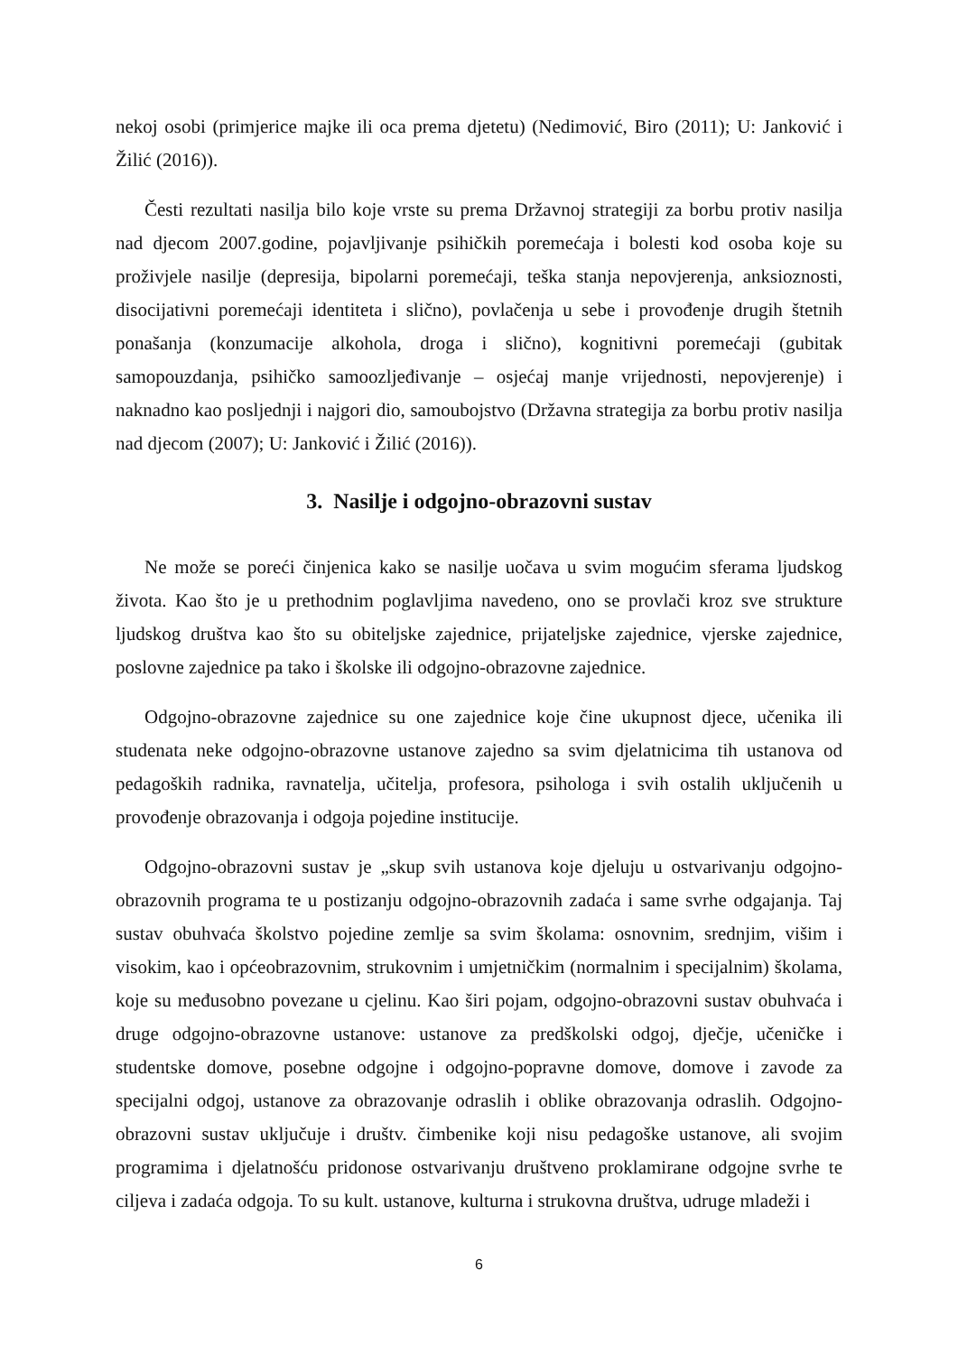nekoj osobi (primjerice majke ili oca prema djetetu) (Nedimović, Biro (2011); U: Janković i Žilić (2016)).
Česti rezultati nasilja bilo koje vrste su prema Državnoj strategiji za borbu protiv nasilja nad djecom 2007.godine, pojavljivanje psihičkih poremećaja i bolesti kod osoba koje su proživjele nasilje (depresija, bipolarni poremećaji, teška stanja nepovjerenja, anksioznosti, disocijativni poremećaji identiteta i slično), povlačenja u sebe i provođenje drugih štetnih ponašanja (konzumacije alkohola, droga i slično), kognitivni poremećaji (gubitak samopouzdanja, psihičko samoozljeđivanje – osjećaj manje vrijednosti, nepovjerenje) i naknadno kao posljednji i najgori dio, samoubojstvo (Državna strategija za borbu protiv nasilja nad djecom (2007); U: Janković i Žilić (2016)).
3. Nasilje i odgojno-obrazovni sustav
Ne može se poreći činjenica kako se nasilje uočava u svim mogućim sferama ljudskog života. Kao što je u prethodnim poglavljima navedeno, ono se provlači kroz sve strukture ljudskog društva kao što su obiteljske zajednice, prijateljske zajednice, vjerske zajednice, poslovne zajednice pa tako i školske ili odgojno-obrazovne zajednice.
Odgojno-obrazovne zajednice su one zajednice koje čine ukupnost djece, učenika ili studenata neke odgojno-obrazovne ustanove zajedno sa svim djelatnicima tih ustanova od pedagoških radnika, ravnatelja, učitelja, profesora, psihologa i svih ostalih uključenih u provođenje obrazovanja i odgoja pojedine institucije.
Odgojno-obrazovni sustav je „skup svih ustanova koje djeluju u ostvarivanju odgojno-obrazovnih programa te u postizanju odgojno-obrazovnih zadaća i same svrhe odgajanja. Taj sustav obuhvaća školstvo pojedine zemlje sa svim školama: osnovnim, srednjim, višim i visokim, kao i općeobrazovnim, strukovnim i umjetničkim (normalnim i specijalnim) školama, koje su međusobno povezane u cjelinu. Kao širi pojam, odgojno-obrazovni sustav obuhvaća i druge odgojno-obrazovne ustanove: ustanove za predškolski odgoj, dječje, učeničke i studentske domove, posebne odgojne i odgojno-popravne domove, domove i zavode za specijalni odgoj, ustanove za obrazovanje odraslih i oblike obrazovanja odraslih. Odgojno-obrazovni sustav uključuje i društv. čimbenike koji nisu pedagoške ustanove, ali svojim programima i djelatnošću pridonose ostvarivanju društveno proklamirane odgojne svrhe te ciljeva i zadaća odgoja. To su kult. ustanove, kulturna i strukovna društva, udruge mladeži i
6